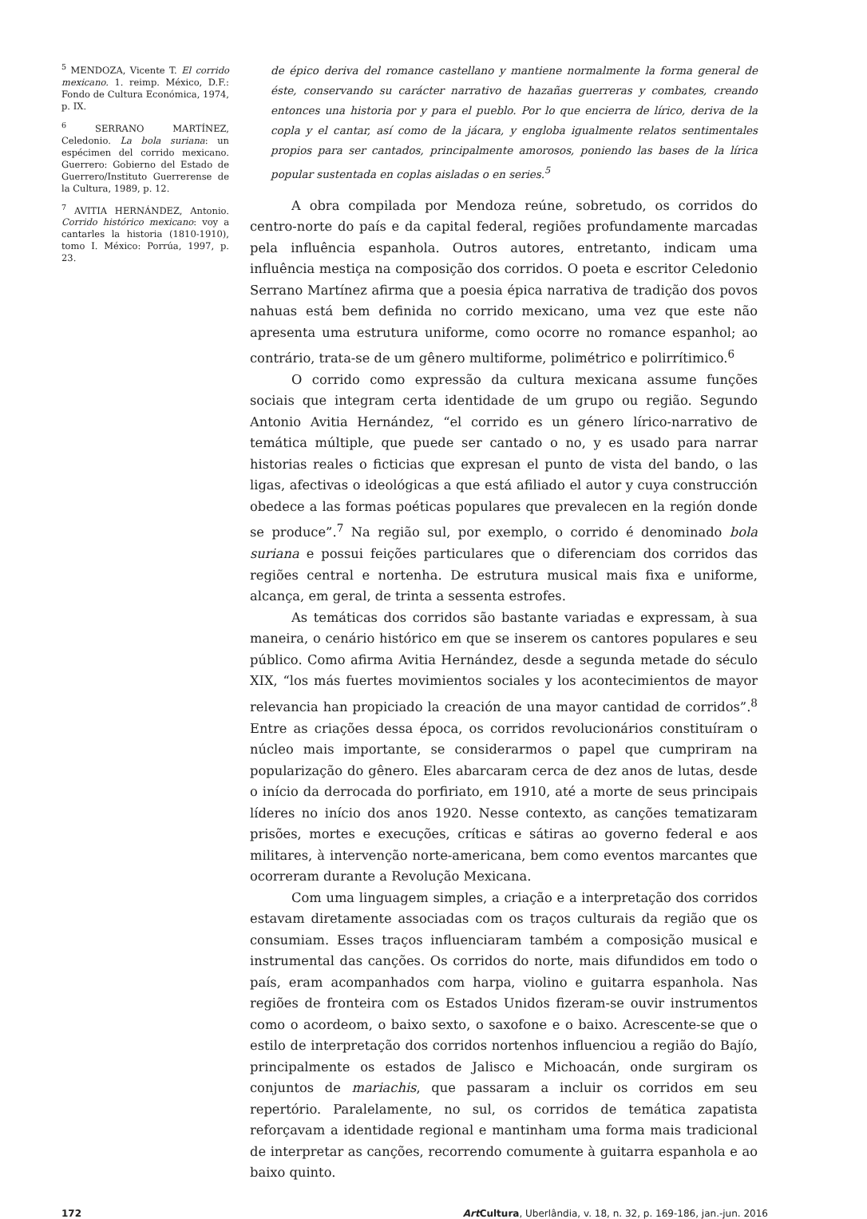<sup>5</sup> MENDOZA, Vicente T. El corrido mexicano. 1. reimp. México, D.F.: Fondo de Cultura Económica, 1974, p. IX.
<sup>6</sup> SERRANO MARTÍNEZ, Celedonio. La bola suriana: un espécimen del corrido mexicano. Guerrero: Gobierno del Estado de Guerrero/Instituto Guerrerense de la Cultura, 1989, p. 12.
<sup>7</sup> AVITIA HERNÁNDEZ, Antonio. Corrido histórico mexicano: voy a cantarles la historia (1810-1910), tomo I. México: Porrúa, 1997, p. 23.
de épico deriva del romance castellano y mantiene normalmente la forma general de éste, conservando su carácter narrativo de hazañas guerreras y combates, creando entonces una historia por y para el pueblo. Por lo que encierra de lírico, deriva de la copla y el cantar, así como de la jácara, y engloba igualmente relatos sentimentales propios para ser cantados, principalmente amorosos, poniendo las bases de la lírica popular sustentada en coplas aisladas o en series.<sup>5</sup>
A obra compilada por Mendoza reúne, sobretudo, os corridos do centro-norte do país e da capital federal, regiões profundamente marcadas pela influência espanhola. Outros autores, entretanto, indicam uma influência mestiça na composição dos corridos. O poeta e escritor Celedonio Serrano Martínez afirma que a poesia épica narrativa de tradição dos povos nahuas está bem definida no corrido mexicano, uma vez que este não apresenta uma estrutura uniforme, como ocorre no romance espanhol; ao contrário, trata-se de um gênero multiforme, polimétrico e polirrítimico.<sup>6</sup>
O corrido como expressão da cultura mexicana assume funções sociais que integram certa identidade de um grupo ou região. Segundo Antonio Avitia Hernández, “el corrido es un género lírico-narrativo de temática múltiple, que puede ser cantado o no, y es usado para narrar historias reales o ficticias que expresan el punto de vista del bando, o las ligas, afectivas o ideológicas a que está afiliado el autor y cuya construcción obedece a las formas poéticas populares que prevalecen en la región donde se produce”.<sup>7</sup> Na região sul, por exemplo, o corrido é denominado bola suriana e possui feições particulares que o diferenciam dos corridos das regiões central e nortenha. De estrutura musical mais fixa e uniforme, alcança, em geral, de trinta a sessenta estrofes.
As temáticas dos corridos são bastante variadas e expressam, à sua maneira, o cenário histórico em que se inserem os cantores populares e seu público. Como afirma Avitia Hernández, desde a segunda metade do século XIX, “los más fuertes movimientos sociales y los acontecimientos de mayor relevancia han propiciado la creación de una mayor cantidad de corridos”.<sup>8</sup> Entre as criações dessa época, os corridos revolucionários constituíram o núcleo mais importante, se considerarmos o papel que cumpriram na popularização do gênero. Eles abarcaram cerca de dez anos de lutas, desde o início da derrocada do porfiriato, em 1910, até a morte de seus principais líderes no início dos anos 1920. Nesse contexto, as canções tematizaram prisões, mortes e execuções, críticas e sátiras ao governo federal e aos militares, à intervenção norte-americana, bem como eventos marcantes que ocorreram durante a Revolução Mexicana.
Com uma linguagem simples, a criação e a interpretação dos corridos estavam diretamente associadas com os traços culturais da região que os consumiam. Esses traços influenciaram também a composição musical e instrumental das canções. Os corridos do norte, mais difundidos em todo o país, eram acompanhados com harpa, violino e guitarra espanhola. Nas regiões de fronteira com os Estados Unidos fizeram-se ouvir instrumentos como o acordeom, o baixo sexto, o saxofone e o baixo. Acrescente-se que o estilo de interpretação dos corridos nortenhos influenciou a região do Bajío, principalmente os estados de Jalisco e Michoacán, onde surgiram os conjuntos de mariachis, que passaram a incluir os corridos em seu repertório. Paralelamente, no sul, os corridos de temática zapatista reforçavam a identidade regional e mantinham uma forma mais tradicional de interpretar as canções, recorrendo comumente à guitarra espanhola e ao baixo quinto.
172 Art Cultura, Uberlândia, v. 18, n. 32, p. 169-186, jan.-jun. 2016